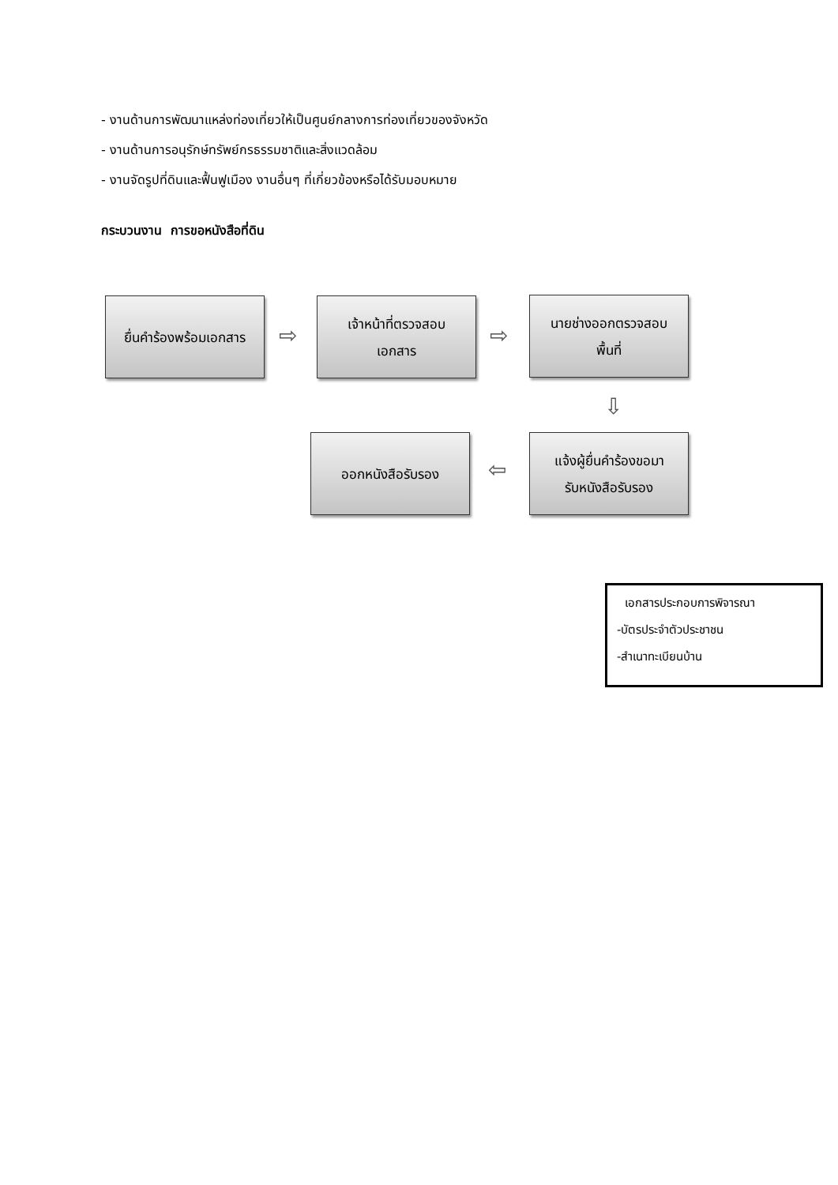- งานด้านการพัฒนาแหล่งท่องเที่ยวให้เป็นศูนย์กลางการท่องเที่ยวของจังหวัด
- งานด้านการอนุรักษ์ทรัพย์กรธรรมชาติและสิ่งแวดล้อม
- งานจัดรูปที่ดินและฟื้นฟูเมือง งานอื่นๆ ที่เกี่ยวข้องหรือได้รับมอบหมาย
กระบวนงาน การขอหนังสือที่ดิน
ยื่นคำร้องพร้อมเอกสาร
⇨
เจ้าหน้าที่ตรวจสอบ
เอกสาร
⇨
นายช่างออกตรวจสอบ
พื้นที่
⇩
แจ้งผู้ยื่นคำร้องขอมา
รับหนังสือรับรอง
⇦
ออกหนังสือรับรอง
เอกสารประกอบการพิจารณา
-บัตรประจำตัวประชาชน
-สำเนาทะเบียนบ้าน